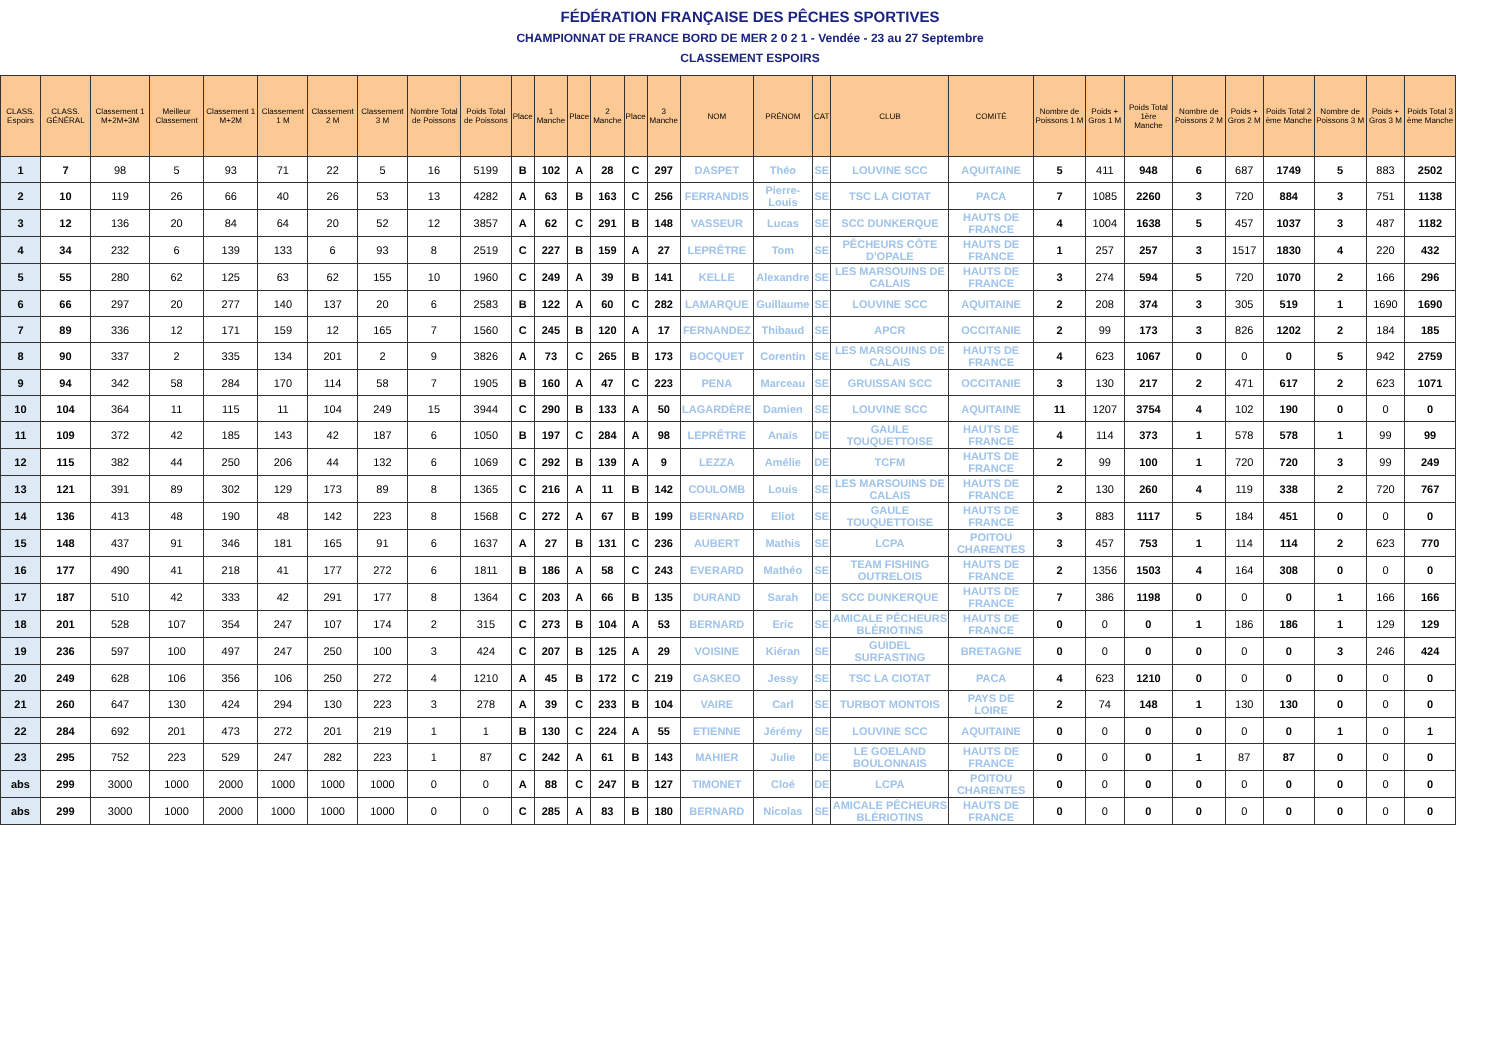FÉDÉRATION FRANÇAISE DES PÊCHES SPORTIVES
CHAMPIONNAT DE FRANCE BORD DE MER 2 0 2 1 - Vendée - 23 au 27 Septembre
CLASSEMENT ESPOIRS
| CLASS. Espoirs | CLASS. GÉNÉRAL | Classement 1 M+2M+3M | Meilleur Classement | Classement 1 M+2M | Classement 1 M | Classement 2 M | Classement 3 M | Nombre Total de Poissons | Poids Total de Poissons | Place | 1 Manche | Place | 2 Manche | Place | 3 Manche | NOM | PRÉNOM | CAT | CLUB | COMITÉ | Nombre de Poissons 1 M | Poids + Gros 1 M | Poids Total 1ère Manche | Nombre de Poissons 2 M | Poids + Gros 2 M | Poids Total 2 ème Manche | Nombre de Poissons 3 M | Poids + Gros 3 M | Poids Total 3 ème Manche |
| --- | --- | --- | --- | --- | --- | --- | --- | --- | --- | --- | --- | --- | --- | --- | --- | --- | --- | --- | --- | --- | --- | --- | --- | --- | --- | --- | --- | --- | --- |
| 1 | 7 | 98 | 5 | 93 | 71 | 22 | 5 | 16 | 5199 | B | 102 | A | 28 | C | 297 | DASPET | Théo | SE | LOUVINE SCC | AQUITAINE | 5 | 411 | 948 | 6 | 687 | 1749 | 5 | 883 | 2502 |
| 2 | 10 | 119 | 26 | 66 | 40 | 26 | 53 | 13 | 4282 | A | 63 | B | 163 | C | 256 | FERRANDIS | Pierre-Louis | SE | TSC LA CIOTAT | PACA | 7 | 1085 | 2260 | 3 | 720 | 884 | 3 | 751 | 1138 |
| 3 | 12 | 136 | 20 | 84 | 64 | 20 | 52 | 12 | 3857 | A | 62 | C | 291 | B | 148 | VASSEUR | Lucas | SE | SCC DUNKERQUE | HAUTS DE FRANCE | 4 | 1004 | 1638 | 5 | 457 | 1037 | 3 | 487 | 1182 |
| 4 | 34 | 232 | 6 | 139 | 133 | 6 | 93 | 8 | 2519 | C | 227 | B | 159 | A | 27 | LEPRÊTRE | Tom | SE | PÊCHEURS CÔTE D'OPALE | HAUTS DE FRANCE | 1 | 257 | 257 | 3 | 1517 | 1830 | 4 | 220 | 432 |
| 5 | 55 | 280 | 62 | 125 | 63 | 62 | 155 | 10 | 1960 | C | 249 | A | 39 | B | 141 | KELLE | Alexandre | SE | LES MARSOUINS DE CALAIS | HAUTS DE FRANCE | 3 | 274 | 594 | 5 | 720 | 1070 | 2 | 166 | 296 |
| 6 | 66 | 297 | 20 | 277 | 140 | 137 | 20 | 6 | 2583 | B | 122 | A | 60 | C | 282 | LAMARQUE | Guillaume | SE | LOUVINE SCC | AQUITAINE | 2 | 208 | 374 | 3 | 305 | 519 | 1 | 1690 | 1690 |
| 7 | 89 | 336 | 12 | 171 | 159 | 12 | 165 | 7 | 1560 | C | 245 | B | 120 | A | 17 | FERNANDEZ | Thibaud | SE | APCR | OCCITANIE | 2 | 99 | 173 | 3 | 826 | 1202 | 2 | 184 | 185 |
| 8 | 90 | 337 | 2 | 335 | 134 | 201 | 2 | 9 | 3826 | A | 73 | C | 265 | B | 173 | BOCQUET | Corentin | SE | LES MARSOUINS DE CALAIS | HAUTS DE FRANCE | 4 | 623 | 1067 | 0 | 0 | 0 | 5 | 942 | 2759 |
| 9 | 94 | 342 | 58 | 284 | 170 | 114 | 58 | 7 | 1905 | B | 160 | A | 47 | C | 223 | PENA | Marceau | SE | GRUISSAN SCC | OCCITANIE | 3 | 130 | 217 | 2 | 471 | 617 | 2 | 623 | 1071 |
| 10 | 104 | 364 | 11 | 115 | 11 | 104 | 249 | 15 | 3944 | C | 290 | B | 133 | A | 50 | LAGARDÈRE | Damien | SE | LOUVINE SCC | AQUITAINE | 11 | 1207 | 3754 | 4 | 102 | 190 | 0 | 0 | 0 |
| 11 | 109 | 372 | 42 | 185 | 143 | 42 | 187 | 6 | 1050 | B | 197 | C | 284 | A | 98 | LEPRÊTRE | Anaïs | DE | GAULE TOUQUETTOISE | HAUTS DE FRANCE | 4 | 114 | 373 | 1 | 578 | 578 | 1 | 99 | 99 |
| 12 | 115 | 382 | 44 | 250 | 206 | 44 | 132 | 6 | 1069 | C | 292 | B | 139 | A | 9 | LEZZA | Amélie | DE | TCFM | HAUTS DE FRANCE | 2 | 99 | 100 | 1 | 720 | 720 | 3 | 99 | 249 |
| 13 | 121 | 391 | 89 | 302 | 129 | 173 | 89 | 8 | 1365 | C | 216 | A | 11 | B | 142 | COULOMB | Louis | SE | LES MARSOUINS DE CALAIS | HAUTS DE FRANCE | 2 | 130 | 260 | 4 | 119 | 338 | 2 | 720 | 767 |
| 14 | 136 | 413 | 48 | 190 | 48 | 142 | 223 | 8 | 1568 | C | 272 | A | 67 | B | 199 | BERNARD | Eliot | SE | GAULE TOUQUETTOISE | HAUTS DE FRANCE | 3 | 883 | 1117 | 5 | 184 | 451 | 0 | 0 | 0 |
| 15 | 148 | 437 | 91 | 346 | 181 | 165 | 91 | 6 | 1637 | A | 27 | B | 131 | C | 236 | AUBERT | Mathis | SE | LCPA | POITOU CHARENTES | 3 | 457 | 753 | 1 | 114 | 114 | 2 | 623 | 770 |
| 16 | 177 | 490 | 41 | 218 | 41 | 177 | 272 | 6 | 1811 | B | 186 | A | 58 | C | 243 | EVERARD | Mathéo | SE | TEAM FISHING OUTRELOIS | HAUTS DE FRANCE | 2 | 1356 | 1503 | 4 | 164 | 308 | 0 | 0 | 0 |
| 17 | 187 | 510 | 42 | 333 | 42 | 291 | 177 | 8 | 1364 | C | 203 | A | 66 | B | 135 | DURAND | Sarah | DE | SCC DUNKERQUE | HAUTS DE FRANCE | 7 | 386 | 1198 | 0 | 0 | 0 | 1 | 166 | 166 |
| 18 | 201 | 528 | 107 | 354 | 247 | 107 | 174 | 2 | 315 | C | 273 | B | 104 | A | 53 | BERNARD | Eric | SE | AMICALE PÊCHEURS BLÉRIOTINS | HAUTS DE FRANCE | 0 | 0 | 0 | 1 | 186 | 186 | 1 | 129 | 129 |
| 19 | 236 | 597 | 100 | 497 | 247 | 250 | 100 | 3 | 424 | C | 207 | B | 125 | A | 29 | VOISINE | Kiéran | SE | GUIDEL SURFASTING | BRETAGNE | 0 | 0 | 0 | 0 | 0 | 0 | 3 | 246 | 424 |
| 20 | 249 | 628 | 106 | 356 | 106 | 250 | 272 | 4 | 1210 | A | 45 | B | 172 | C | 219 | GASKEO | Jessy | SE | TSC LA CIOTAT | PACA | 4 | 623 | 1210 | 0 | 0 | 0 | 0 | 0 | 0 |
| 21 | 260 | 647 | 130 | 424 | 294 | 130 | 223 | 3 | 278 | A | 39 | C | 233 | B | 104 | VAIRE | Carl | SE | TURBOT MONTOIS | PAYS DE LOIRE | 2 | 74 | 148 | 1 | 130 | 130 | 0 | 0 | 0 |
| 22 | 284 | 692 | 201 | 473 | 272 | 201 | 219 | 1 | 1 | B | 130 | C | 224 | A | 55 | ETIENNE | Jérémy | SE | LOUVINE SCC | AQUITAINE | 0 | 0 | 0 | 0 | 0 | 0 | 1 | 0 | 1 |
| 23 | 295 | 752 | 223 | 529 | 247 | 282 | 223 | 1 | 87 | C | 242 | A | 61 | B | 143 | MAHIER | Julie | DE | LE GOELAND BOULONNAIS | HAUTS DE FRANCE | 0 | 0 | 0 | 1 | 87 | 87 | 0 | 0 | 0 |
| abs | 299 | 3000 | 1000 | 2000 | 1000 | 1000 | 1000 | 0 | 0 | A | 88 | C | 247 | B | 127 | TIMONET | Cloé | DE | LCPA | POITOU CHARENTES | 0 | 0 | 0 | 0 | 0 | 0 | 0 | 0 | 0 |
| abs | 299 | 3000 | 1000 | 2000 | 1000 | 1000 | 1000 | 0 | 0 | C | 285 | A | 83 | B | 180 | BERNARD | Nicolas | SE | AMICALE PÊCHEURS BLÉRIOTINS | HAUTS DE FRANCE | 0 | 0 | 0 | 0 | 0 | 0 | 0 | 0 | 0 |